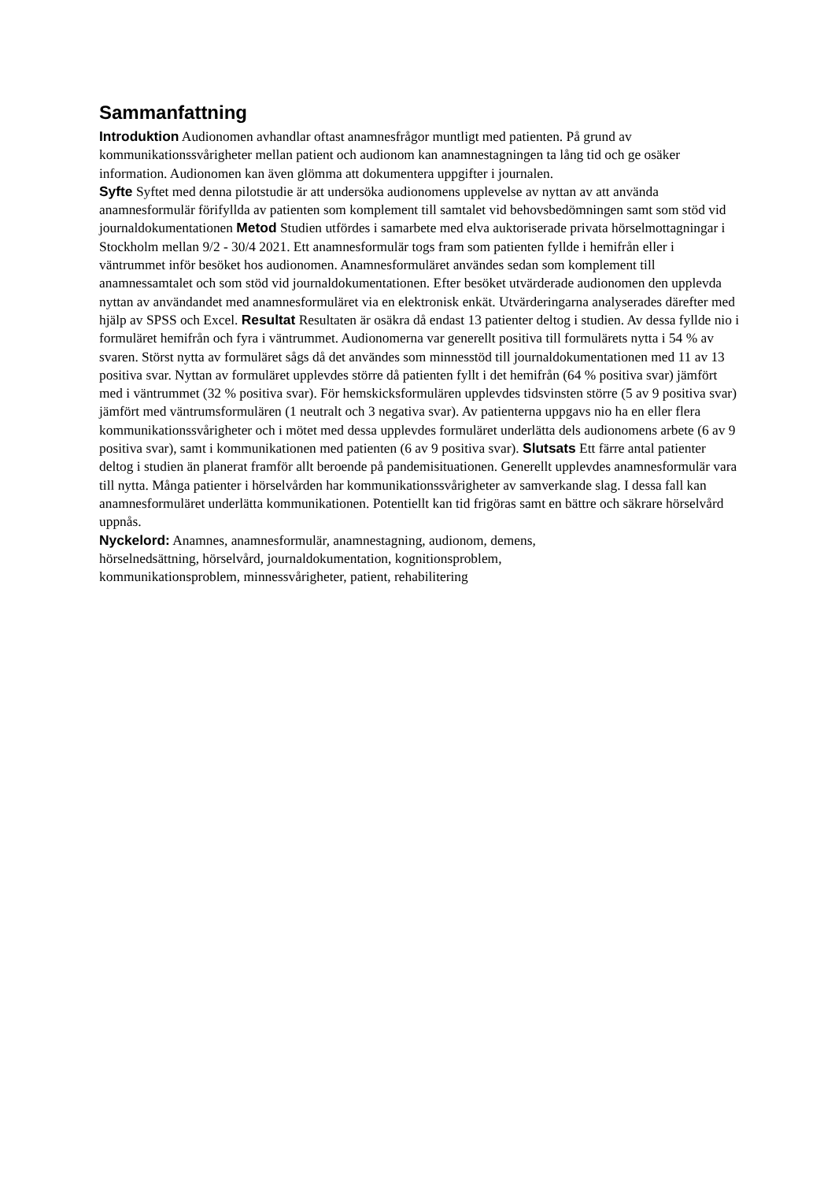Sammanfattning
Introduktion Audionomen avhandlar oftast anamnesfrågor muntligt med patienten. På grund av kommunikationssvårigheter mellan patient och audionom kan anamnestagningen ta lång tid och ge osäker information. Audionomen kan även glömma att dokumentera uppgifter i journalen.
Syfte Syftet med denna pilotstudie är att undersöka audionomens upplevelse av nyttan av att använda anamnesformulär förifyllda av patienten som komplement till samtalet vid behovsbedömningen samt som stöd vid journaldokumentationen Metod Studien utfördes i samarbete med elva auktoriserade privata hörselmottagningar i Stockholm mellan 9/2 - 30/4 2021. Ett anamnesformulär togs fram som patienten fyllde i hemifrån eller i väntrummet inför besöket hos audionomen. Anamnesformuläret användes sedan som komplement till anamnessamtalet och som stöd vid journaldokumentationen. Efter besöket utvärderade audionomen den upplevda nyttan av användandet med anamnesformuläret via en elektronisk enkät. Utvärderingarna analyserades därefter med hjälp av SPSS och Excel. Resultat Resultaten är osäkra då endast 13 patienter deltog i studien. Av dessa fyllde nio i formuläret hemifrån och fyra i väntrummet. Audionomerna var generellt positiva till formulärets nytta i 54 % av svaren. Störst nytta av formuläret sågs då det användes som minnesstöd till journaldokumentationen med 11 av 13 positiva svar. Nyttan av formuläret upplevdes större då patienten fyllt i det hemifrån (64 % positiva svar) jämfört med i väntrummet (32 % positiva svar). För hemskicksformulären upplevdes tidsvinsten större (5 av 9 positiva svar) jämfört med väntrumsformulären (1 neutralt och 3 negativa svar). Av patienterna uppgavs nio ha en eller flera kommunikationssvårigheter och i mötet med dessa upplevdes formuläret underlätta dels audionomens arbete (6 av 9 positiva svar), samt i kommunikationen med patienten (6 av 9 positiva svar). Slutsats Ett färre antal patienter deltog i studien än planerat framför allt beroende på pandemisituationen. Generellt upplevdes anamnesformulär vara till nytta. Många patienter i hörselvården har kommunikationssvårigheter av samverkande slag. I dessa fall kan anamnesformuläret underlätta kommunikationen. Potentiellt kan tid frigöras samt en bättre och säkrare hörselvård uppnås.
Nyckelord: Anamnes, anamnesformulär, anamnestagning, audionom, demens,
hörselnedsättning, hörselvård, journaldokumentation, kognitionsproblem,
kommunikationsproblem, minnessvårigheter, patient, rehabilitering